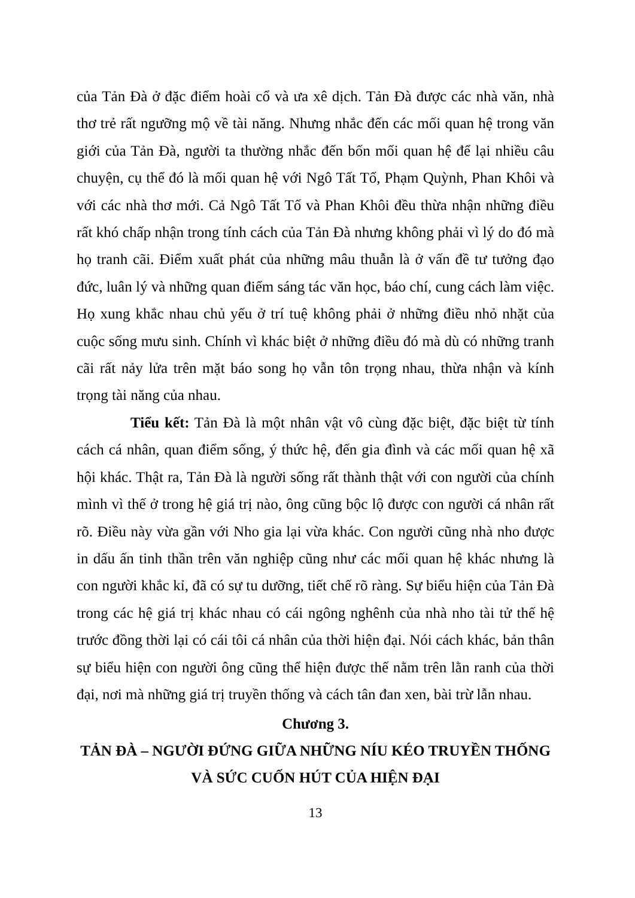của Tản Đà ở đặc điểm hoài cổ và ưa xê dịch. Tản Đà được các nhà văn, nhà thơ trẻ rất ngưỡng mộ về tài năng. Nhưng nhắc đến các mối quan hệ trong văn giới của Tản Đà, người ta thường nhắc đến bốn mối quan hệ để lại nhiều câu chuyện, cụ thể đó là mối quan hệ với Ngô Tất Tố, Phạm Quỳnh, Phan Khôi và với các nhà thơ mới. Cả Ngô Tất Tố và Phan Khôi đều thừa nhận những điều rất khó chấp nhận trong tính cách của Tản Đà nhưng không phải vì lý do đó mà họ tranh cãi. Điểm xuất phát của những mâu thuẫn là ở vấn đề tư tưởng đạo đức, luân lý và những quan điểm sáng tác văn học, báo chí, cung cách làm việc. Họ xung khắc nhau chủ yếu ở trí tuệ không phải ở những điều nhỏ nhặt của cuộc sống mưu sinh. Chính vì khác biệt ở những điều đó mà dù có những tranh cãi rất nảy lửa trên mặt báo song họ vẫn tôn trọng nhau, thừa nhận và kính trọng tài năng của nhau.
Tiểu kết: Tản Đà là một nhân vật vô cùng đặc biệt, đặc biệt từ tính cách cá nhân, quan điểm sống, ý thức hệ, đến gia đình và các mối quan hệ xã hội khác. Thật ra, Tản Đà là người sống rất thành thật với con người của chính mình vì thế ở trong hệ giá trị nào, ông cũng bộc lộ được con người cá nhân rất rõ. Điều này vừa gần với Nho gia lại vừa khác. Con người cũng nhà nho được in dấu ấn tinh thần trên văn nghiệp cũng như các mối quan hệ khác nhưng là con người khắc kỉ, đã có sự tu dưỡng, tiết chế rõ ràng. Sự biểu hiện của Tản Đà trong các hệ giá trị khác nhau có cái ngông nghênh của nhà nho tài tử thế hệ trước đồng thời lại có cái tôi cá nhân của thời hiện đại. Nói cách khác, bản thân sự biểu hiện con người ông cũng thể hiện được thế nằm trên lằn ranh của thời đại, nơi mà những giá trị truyền thống và cách tân đan xen, bài trừ lẫn nhau.
Chương 3.
TẢN ĐÀ – NGƯỜI ĐỨNG GIỮA NHỮNG NÍU KÉO TRUYỀN THỐNG VÀ SỨC CUỐN HÚT CỦA HIỆN ĐẠI
13